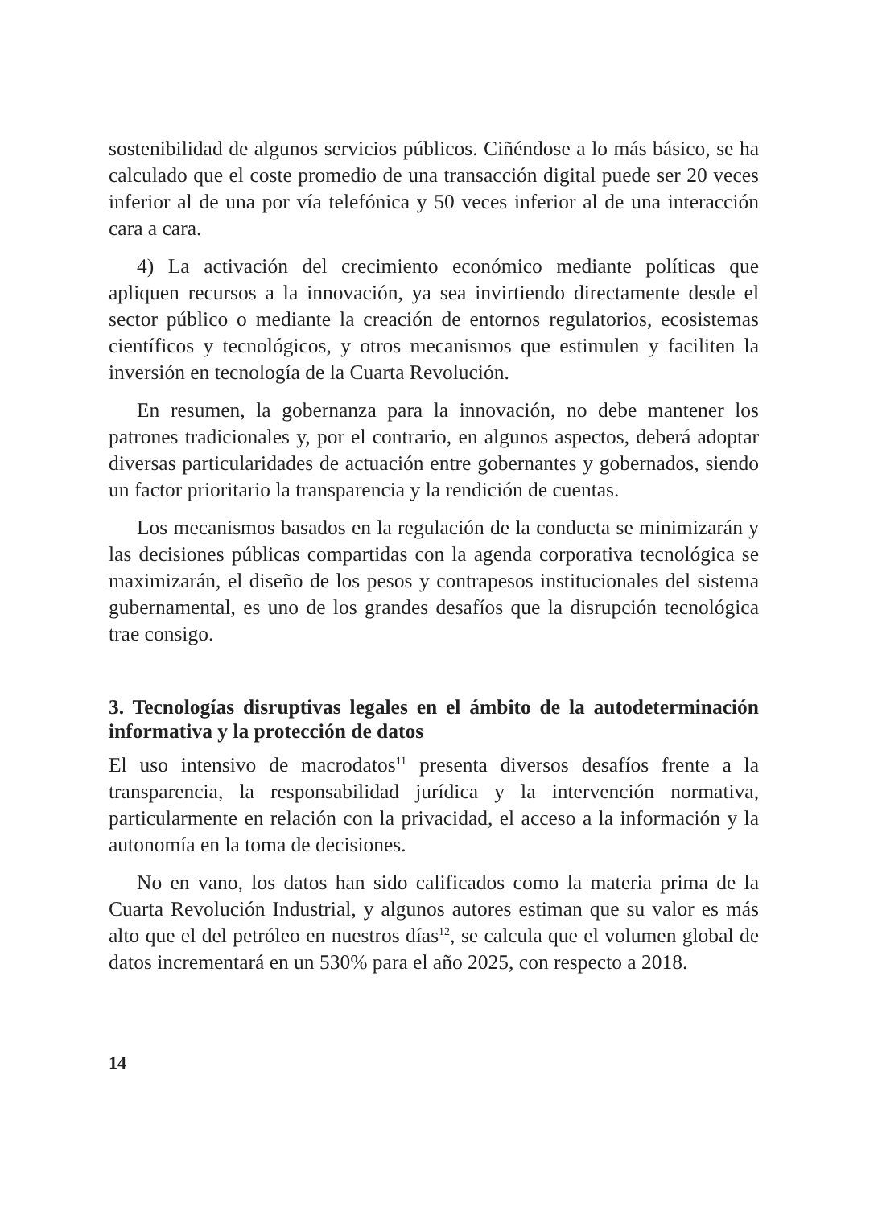sostenibilidad de algunos servicios públicos. Ciñéndose a lo más básico, se ha calculado que el coste promedio de una transacción digital puede ser 20 veces inferior al de una por vía telefónica y 50 veces inferior al de una interacción cara a cara.
4) La activación del crecimiento económico mediante políticas que apliquen recursos a la innovación, ya sea invirtiendo directamente desde el sector público o mediante la creación de entornos regulatorios, ecosistemas científicos y tecnológicos, y otros mecanismos que estimulen y faciliten la inversión en tecnología de la Cuarta Revolución.
En resumen, la gobernanza para la innovación, no debe mantener los patrones tradicionales y, por el contrario, en algunos aspectos, deberá adoptar diversas particularidades de actuación entre gobernantes y gobernados, siendo un factor prioritario la transparencia y la rendición de cuentas.
Los mecanismos basados en la regulación de la conducta se minimizarán y las decisiones públicas compartidas con la agenda corporativa tecnológica se maximizarán, el diseño de los pesos y contrapesos institucionales del sistema gubernamental, es uno de los grandes desafíos que la disrupción tecnológica trae consigo.
3. Tecnologías disruptivas legales en el ámbito de la autodeterminación informativa y la protección de datos
El uso intensivo de macrodatos<sup>11</sup> presenta diversos desafíos frente a la transparencia, la responsabilidad jurídica y la intervención normativa, particularmente en relación con la privacidad, el acceso a la información y la autonomía en la toma de decisiones.
No en vano, los datos han sido calificados como la materia prima de la Cuarta Revolución Industrial, y algunos autores estiman que su valor es más alto que el del petróleo en nuestros días<sup>12</sup>, se calcula que el volumen global de datos incrementará en un 530% para el año 2025, con respecto a 2018.
14